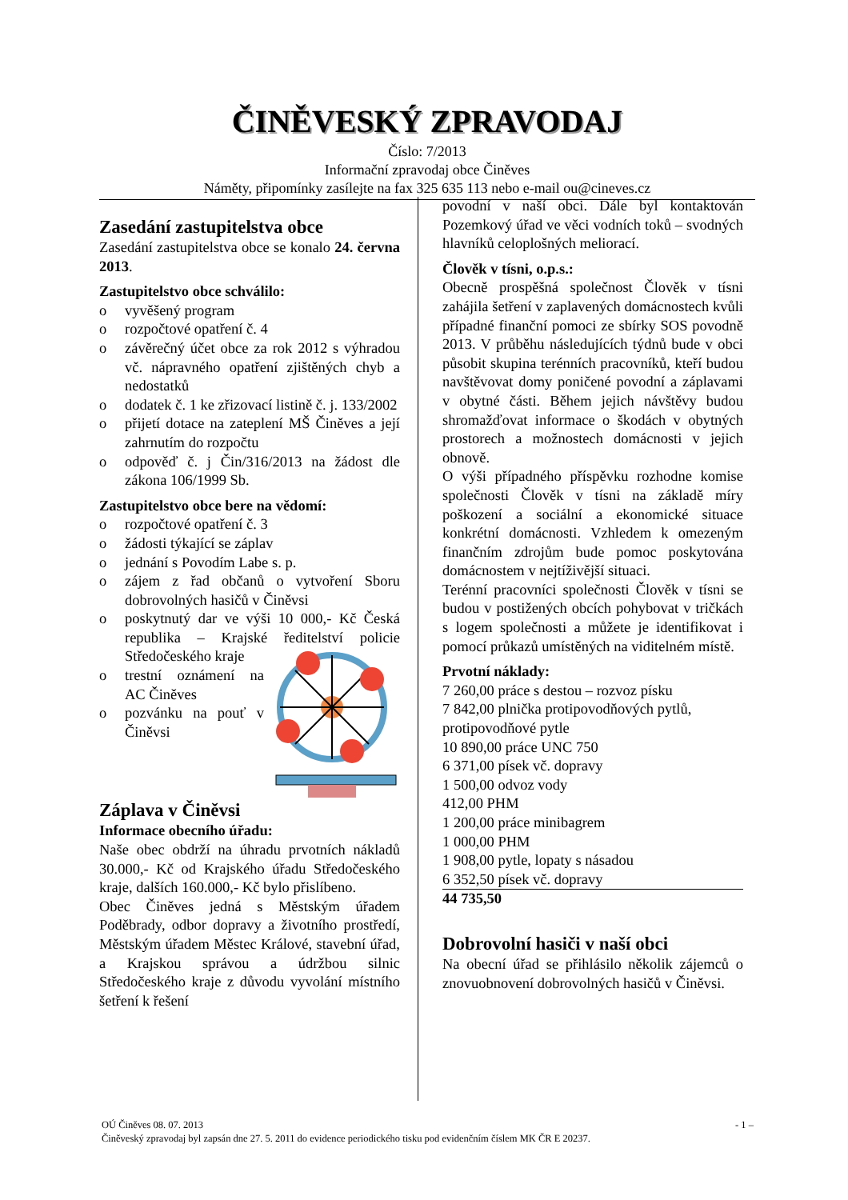ČINĚVESKÝ ZPRAVODAJ
Číslo: 7/2013
Informační zpravodaj obce Činěves
Náměty, připomínky zasílejte na fax 325 635 113 nebo e-mail ou@cineves.cz
Zasedání zastupitelstva obce
Zasedání zastupitelstva obce se konalo 24. června 2013.
Zastupitelstvo obce schválilo:
o vyvěšený program
o rozpočtové opatření č. 4
o závěrečný účet obce za rok 2012 s výhradou vč. nápravného opatření zjištěných chyb a nedostatků
o dodatek č. 1 ke zřizovací listině č. j. 133/2002
o přijetí dotace na zateplení MŠ Činěves a její zahrnutím do rozpočtu
o odpověď č. j Čin/316/2013 na žádost dle zákona 106/1999 Sb.
Zastupitelstvo obce bere na vědomí:
o rozpočtové opatření č. 3
o žádosti týkající se záplav
o jednání s Povodím Labe s. p.
o zájem z řad občanů o vytvoření Sboru dobrovolných hasičů v Činěvsi
o poskytnutý dar ve výši 10 000,- Kč Česká republika – Krajské ředitelství policie Středočeského kraje
o trestní oznámení na AC Činěves
o pozvánku na pouť v Činěvsi
Záplava v Činěvsi
Informace obecního úřadu:
Naše obec obdrží na úhradu prvotních nákladů 30.000,- Kč od Krajského úřadu Středočeského kraje, dalších 160.000,- Kč bylo přislíbeno.
Obec Činěves jedná s Městským úřadem Poděbrady, odbor dopravy a životního prostředí, Městským úřadem Městec Králové, stavební úřad, a Krajskou správou a údržbou silnic Středočeského kraje z důvodu vyvolání místního šetření k řešení
povodní v naší obci. Dále byl kontaktován Pozemkový úřad ve věci vodních toků – svodných hlavníků celoplošných meliorací.
Člověk v tísni, o.p.s.:
Obecně prospěšná společnost Člověk v tísni zahájila šetření v zaplavených domácnostech kvůli případné finanční pomoci ze sbírky SOS povodně 2013. V průběhu následujících týdnů bude v obci působit skupina terénních pracovníků, kteří budou navštěvovat domy poničené povodní a záplavami v obytné části. Během jejich návštěvy budou shromažďovat informace o škodách v obytných prostorech a možnostech domácnosti v jejich obnově.
O výši případného příspěvku rozhodne komise společnosti Člověk v tísni na základě míry poškození a sociální a ekonomické situace konkrétní domácnosti. Vzhledem k omezeným finančním zdrojům bude pomoc poskytována domácnostem v nejtíživější situaci.
Terénní pracovníci společnosti Člověk v tísni se budou v postižených obcích pohybovat v tričkách s logem společnosti a můžete je identifikovat i pomocí průkazů umístěných na viditelném místě.
Prvotní náklady:
7 260,00 práce s destou – rozvoz písku
7 842,00 plnička protipovodňových pytlů, protipovodňové pytle
10 890,00 práce UNC 750
6 371,00 písek vč. dopravy
1 500,00 odvoz vody
412,00 PHM
1 200,00 práce minibagrem
1 000,00 PHM
1 908,00 pytle, lopaty s násadou
6 352,50 písek vč. dopravy
44 735,50
Dobrovolní hasiči v naší obci
Na obecní úřad se přihlásilo několik zájemců o znovuobnovení dobrovolných hasičů v Činěvsi.
OÚ Činěves 08. 07. 2013 - 1 –
Činěveský zpravodaj byl zapsán dne 27. 5. 2011 do evidence periodického tisku pod evidenčním číslem MK ČR E 20237.